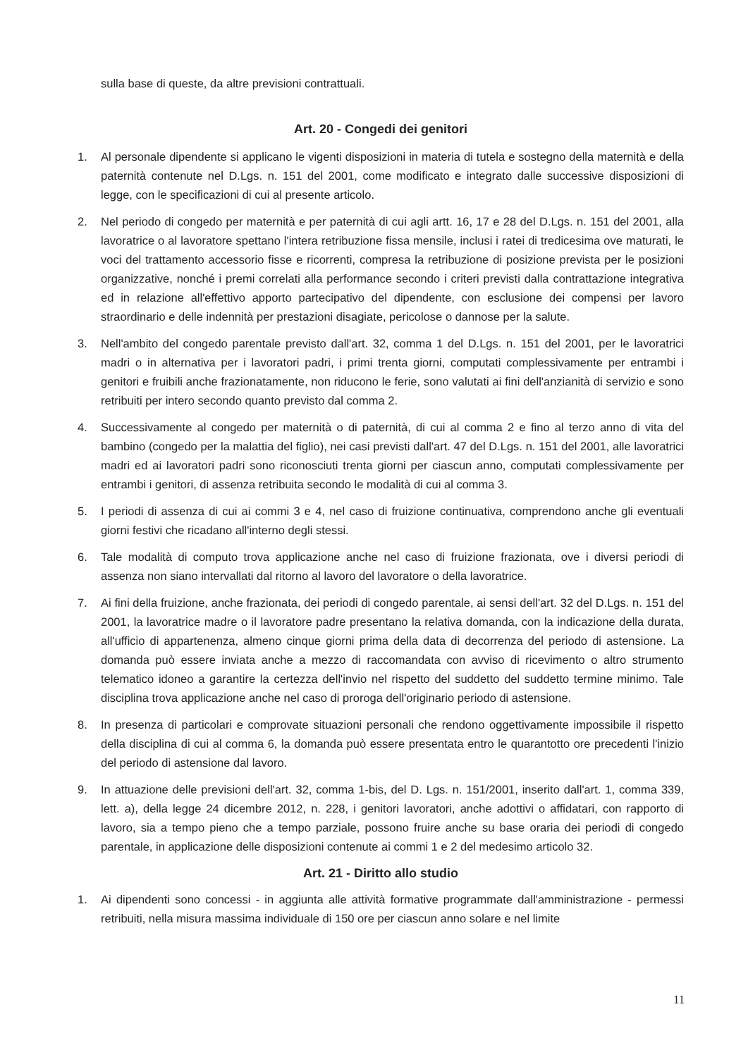sulla base di queste, da altre previsioni contrattuali.
Art. 20 - Congedi dei genitori
1. Al personale dipendente si applicano le vigenti disposizioni in materia di tutela e sostegno della maternità e della paternità contenute nel D.Lgs. n. 151 del 2001, come modificato e integrato dalle successive disposizioni di legge, con le specificazioni di cui al presente articolo.
2. Nel periodo di congedo per maternità e per paternità di cui agli artt. 16, 17 e 28 del D.Lgs. n. 151 del 2001, alla lavoratrice o al lavoratore spettano l'intera retribuzione fissa mensile, inclusi i ratei di tredicesima ove maturati, le voci del trattamento accessorio fisse e ricorrenti, compresa la retribuzione di posizione prevista per le posizioni organizzative, nonché i premi correlati alla performance secondo i criteri previsti dalla contrattazione integrativa ed in relazione all'effettivo apporto partecipativo del dipendente, con esclusione dei compensi per lavoro straordinario e delle indennità per prestazioni disagiate, pericolose o dannose per la salute.
3. Nell'ambito del congedo parentale previsto dall'art. 32, comma 1 del D.Lgs. n. 151 del 2001, per le lavoratrici madri o in alternativa per i lavoratori padri, i primi trenta giorni, computati complessivamente per entrambi i genitori e fruibili anche frazionatamente, non riducono le ferie, sono valutati ai fini dell'anzianità di servizio e sono retribuiti per intero secondo quanto previsto dal comma 2.
4. Successivamente al congedo per maternità o di paternità, di cui al comma 2 e fino al terzo anno di vita del bambino (congedo per la malattia del figlio), nei casi previsti dall'art. 47 del D.Lgs. n. 151 del 2001, alle lavoratrici madri ed ai lavoratori padri sono riconosciuti trenta giorni per ciascun anno, computati complessivamente per entrambi i genitori, di assenza retribuita secondo le modalità di cui al comma 3.
5. I periodi di assenza di cui ai commi 3 e 4, nel caso di fruizione continuativa, comprendono anche gli eventuali giorni festivi che ricadano all'interno degli stessi.
6. Tale modalità di computo trova applicazione anche nel caso di fruizione frazionata, ove i diversi periodi di assenza non siano intervallati dal ritorno al lavoro del lavoratore o della lavoratrice.
7. Ai fini della fruizione, anche frazionata, dei periodi di congedo parentale, ai sensi dell'art. 32 del D.Lgs. n. 151 del 2001, la lavoratrice madre o il lavoratore padre presentano la relativa domanda, con la indicazione della durata, all'ufficio di appartenenza, almeno cinque giorni prima della data di decorrenza del periodo di astensione. La domanda può essere inviata anche a mezzo di raccomandata con avviso di ricevimento o altro strumento telematico idoneo a garantire la certezza dell'invio nel rispetto del suddetto del suddetto termine minimo. Tale disciplina trova applicazione anche nel caso di proroga dell'originario periodo di astensione.
8. In presenza di particolari e comprovate situazioni personali che rendono oggettivamente impossibile il rispetto della disciplina di cui al comma 6, la domanda può essere presentata entro le quarantotto ore precedenti l'inizio del periodo di astensione dal lavoro.
9. In attuazione delle previsioni dell'art. 32, comma 1-bis, del D. Lgs. n. 151/2001, inserito dall'art. 1, comma 339, lett. a), della legge 24 dicembre 2012, n. 228, i genitori lavoratori, anche adottivi o affidatari, con rapporto di lavoro, sia a tempo pieno che a tempo parziale, possono fruire anche su base oraria dei periodi di congedo parentale, in applicazione delle disposizioni contenute ai commi 1 e 2 del medesimo articolo 32.
Art. 21 - Diritto allo studio
1. Ai dipendenti sono concessi - in aggiunta alle attività formative programmate dall'amministrazione - permessi retribuiti, nella misura massima individuale di 150 ore per ciascun anno solare e nel limite
11